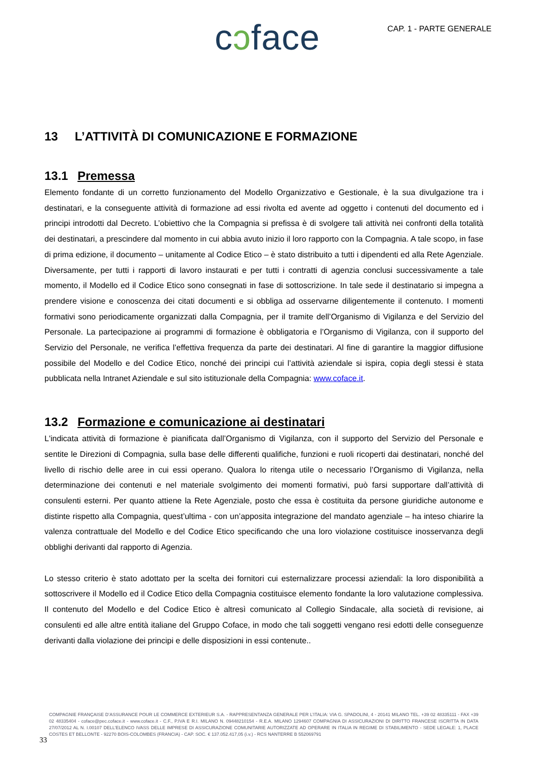cɔface
CAP. 1 - PARTE GENERALE
13 L’ATTIVITÀ DI COMUNICAZIONE E FORMAZIONE
13.1 Premessa
Elemento fondante di un corretto funzionamento del Modello Organizzativo e Gestionale, è la sua divulgazione tra i destinatari, e la conseguente attività di formazione ad essi rivolta ed avente ad oggetto i contenuti del documento ed i principi introdotti dal Decreto. L’obiettivo che la Compagnia si prefissa è di svolgere tali attività nei confronti della totalità dei destinatari, a prescindere dal momento in cui abbia avuto inizio il loro rapporto con la Compagnia. A tale scopo, in fase di prima edizione, il documento – unitamente al Codice Etico – è stato distribuito a tutti i dipendenti ed alla Rete Agenziale. Diversamente, per tutti i rapporti di lavoro instaurati e per tutti i contratti di agenzia conclusi successivamente a tale momento, il Modello ed il Codice Etico sono consegnati in fase di sottoscrizione. In tale sede il destinatario si impegna a prendere visione e conoscenza dei citati documenti e si obbliga ad osservarne diligentemente il contenuto. I momenti formativi sono periodicamente organizzati dalla Compagnia, per il tramite dell’Organismo di Vigilanza e del Servizio del Personale. La partecipazione ai programmi di formazione è obbligatoria e l’Organismo di Vigilanza, con il supporto del Servizio del Personale, ne verifica l’effettiva frequenza da parte dei destinatari. Al fine di garantire la maggior diffusione possibile del Modello e del Codice Etico, nonché dei principi cui l’attività aziendale si ispira, copia degli stessi è stata pubblicata nella Intranet Aziendale e sul sito istituzionale della Compagnia: www.coface.it.
13.2 Formazione e comunicazione ai destinatari
L'indicata attività di formazione è pianificata dall’Organismo di Vigilanza, con il supporto del Servizio del Personale e sentite le Direzioni di Compagnia, sulla base delle differenti qualifiche, funzioni e ruoli ricoperti dai destinatari, nonché del livello di rischio delle aree in cui essi operano. Qualora lo ritenga utile o necessario l’Organismo di Vigilanza, nella determinazione dei contenuti e nel materiale svolgimento dei momenti formativi, può farsi supportare dall’attività di consulenti esterni. Per quanto attiene la Rete Agenziale, posto che essa è costituita da persone giuridiche autonome e distinte rispetto alla Compagnia, quest’ultima - con un’apposita integrazione del mandato agenziale – ha inteso chiarire la valenza contrattuale del Modello e del Codice Etico specificando che una loro violazione costituisce inosservanza degli obblighi derivanti dal rapporto di Agenzia.
Lo stesso criterio è stato adottato per la scelta dei fornitori cui esternalizzare processi aziendali: la loro disponibilità a sottoscrivere il Modello ed il Codice Etico della Compagnia costituisce elemento fondante la loro valutazione complessiva. Il contenuto del Modello e del Codice Etico è altresì comunicato al Collegio Sindacale, alla società di revisione, ai consulenti ed alle altre entità italiane del Gruppo Coface, in modo che tali soggetti vengano resi edotti delle conseguenze derivanti dalla violazione dei principi e delle disposizioni in essi contenute..
COMPAGNIE FRANÇAISE D’ASSURANCE POUR LE COMMERCE EXTERIEUR S.A. - RAPPRESENTANZA GENERALE PER L’ITALIA: VIA G. SPADOLINI, 4 - 20141 MILANO TEL. +39 02 48335111 - FAX +39 02 48335404 - coface@pec.coface.it - www.coface.it - C.F., P.IVA E R.I. MILANO N. 09448210154 - R.E.A. MILANO 1294607 COMPAGNIA DI ASSICURAZIONI DI DIRITTO FRANCESE ISCRITTA IN DATA 27/07/2012 AL N. I.00107 DELL’ELENCO IVASS DELLE IMPRESE DI ASSICURAZIONE COMUNITARIE AUTORIZZATE AD OPERARE IN ITALIA IN REGIME DI STABILIMENTO - SEDE LEGALE: 1, PLACE COSTES ET BELLONTE - 92270 BOIS-COLOMBES (FRANCIA) - CAP. SOC. € 137.052.417,05 (i.v.) - RCS NANTERRE B 552069791
33